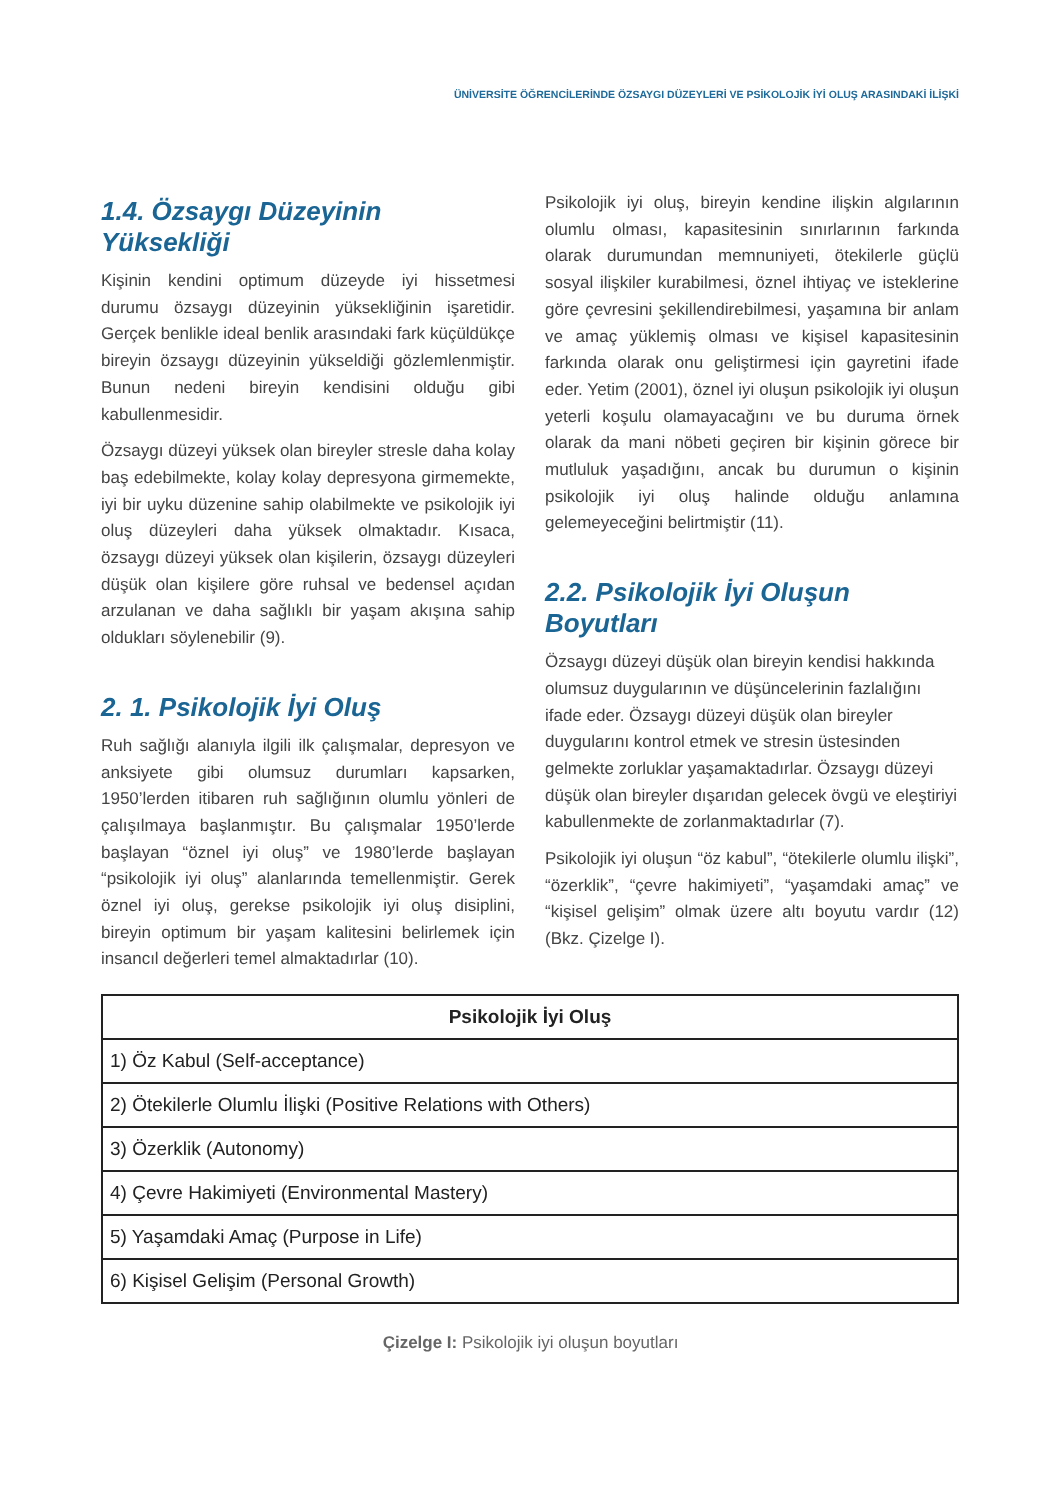ÜNİVERSİTE ÖĞRENCİLERİNDE ÖZSAYGI DÜZEYLERİ VE PSİKOLOJİK İYİ OLUŞ ARASINDAKİ İLİŞKİ
1.4. Özsaygı Düzeyinin Yüksekliği
Kişinin kendini optimum düzeyde iyi hissetmesi durumu özsaygı düzeyinin yüksekliğinin işaretidir. Gerçek benlikle ideal benlik arasındaki fark küçüldükçe bireyin özsaygı düzeyinin yükseldiği gözlemlenmiştir. Bunun nedeni bireyin kendisini olduğu gibi kabullenmesidir.
Özsaygı düzeyi yüksek olan bireyler stresle daha kolay baş edebilmekte, kolay kolay depresyona girmemekte, iyi bir uyku düzenine sahip olabilmekte ve psikolojik iyi oluş düzeyleri daha yüksek olmaktadır. Kısaca, özsaygı düzeyi yüksek olan kişilerin, özsaygı düzeyleri düşük olan kişilere göre ruhsal ve bedensel açıdan arzulanan ve daha sağlıklı bir yaşam akışına sahip oldukları söylenebilir (9).
2. 1. Psikolojik İyi Oluş
Ruh sağlığı alanıyla ilgili ilk çalışmalar, depresyon ve anksiyete gibi olumsuz durumları kapsarken, 1950’lerden itibaren ruh sağlığının olumlu yönleri de çalışılmaya başlanmıştır. Bu çalışmalar 1950’lerde başlayan “öznel iyi oluş” ve 1980’lerde başlayan “psikolojik iyi oluş” alanlarında temellenmiştir. Gerek öznel iyi oluş, gerekse psikolojik iyi oluş disiplini, bireyin optimum bir yaşam kalitesini belirlemek için insancıl değerleri temel almaktadırlar (10).
Psikolojik iyi oluş, bireyin kendine ilişkin algılarının olumlu olması, kapasitesinin sınırlarının farkında olarak durumundan memnuniyeti, ötekilerle güçlü sosyal ilişkiler kurabilmesi, öznel ihtiyaç ve isteklerine göre çevresini şekillendirebilmesi, yaşamına bir anlam ve amaç yüklemiş olması ve kişisel kapasitesinin farkında olarak onu geliştirmesi için gayretini ifade eder. Yetim (2001), öznel iyi oluşun psikolojik iyi oluşun yeterli koşulu olamayacağını ve bu duruma örnek olarak da mani nöbeti geçiren bir kişinin görece bir mutluluk yaşadığını, ancak bu durumun o kişinin psikolojik iyi oluş halinde olduğu anlamına gelemeyeceğini belirtmiştir (11).
2.2. Psikolojik İyi Oluşun Boyutları
Özsaygı düzeyi düşük olan bireyin kendisi hakkında olumsuz duygularının ve düşüncelerinin fazlalığını ifade eder. Özsaygı düzeyi düşük olan bireyler duygularını kontrol etmek ve stresin üstesinden gelmekte zorluklar yaşamaktadırlar. Özsaygı düzeyi düşük olan bireyler dışarıdan gelecek övgü ve eleştiriyi kabullenmekte de zorlanmaktadırlar (7).
Psikolojik iyi oluşun “öz kabul”, “ötekilerle olumlu ilişki”, “özerklik”, “çevre hakimiyeti”, “yaşamdaki amaç” ve “kişisel gelişim” olmak üzere altı boyutu vardır (12) (Bkz. Çizelge I).
| Psikolojik İyi Oluş |
| --- |
| 1) Öz Kabul (Self-acceptance) |
| 2) Ötekilerle Olumlu İlişki (Positive Relations with Others) |
| 3) Özerklik (Autonomy) |
| 4) Çevre Hakimiyeti (Environmental Mastery) |
| 5) Yaşamdaki Amaç (Purpose in Life) |
| 6) Kişisel Gelişim (Personal Growth) |
Çizelge I: Psikolojik iyi oluşun boyutları